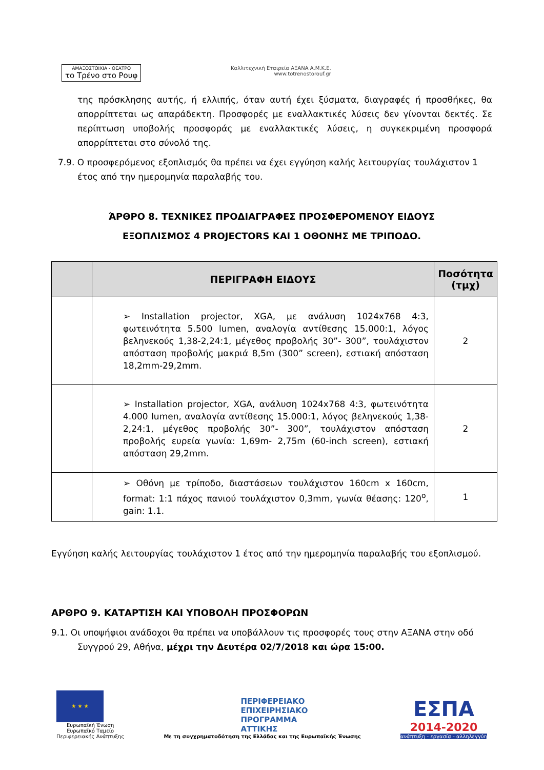ΑΜΑΞΟΣΤΟΙΧΙΑ - ΘΕΑΤΡΟ το Τρένο στο Ρουφ
Καλλιτεχνική Εταιρεία ΑΞΑΝΑ Α.Μ.Κ.Ε.
www.totrenostorouf.gr
της πρόσκλησης αυτής, ή ελλιπής, όταν αυτή έχει ξύσματα, διαγραφές ή προσθήκες, θα απορρίπτεται ως απαράδεκτη. Προσφορές με εναλλακτικές λύσεις δεν γίνονται δεκτές. Σε περίπτωση υποβολής προσφοράς με εναλλακτικές λύσεις, η συγκεκριμένη προσφορά απορρίπτεται στο σύνολό της.
7.9. Ο προσφερόμενος εξοπλισμός θα πρέπει να έχει εγγύηση καλής λειτουργίας τουλάχιστον 1
έτος από την ημερομηνία παραλαβής του.
ΆΡΘΡΟ 8. ΤΕΧΝΙΚΕΣ ΠΡΟΔΙΑΓΡΑΦΕΣ ΠΡΟΣΦΕΡΟΜΕΝΟΥ ΕΙΔΟΥΣ
ΕΞΟΠΛΙΣΜΟΣ 4 PROJECTORS ΚΑΙ 1 ΟΘΟΝΗΣ ΜΕ ΤΡΙΠΟΔΟ.
| | ΠΕΡΙΓΡΑΦΗ ΕΙΔΟΥΣ | Ποσότητα (τμχ) |
| --- | --- | --- |
| | ➢ Installation projector, XGA, με ανάλυση 1024x768 4:3, φωτεινότητα 5.500 lumen, αναλογία αντίθεσης 15.000:1, λόγος βεληνεκούς 1,38-2,24:1, μέγεθος προβολής 30”- 300”, τουλάχιστον απόσταση προβολής μακριά 8,5m (300” screen), εστιακή απόσταση 18,2mm-29,2mm. | 2 |
| | ➢ Installation projector, XGA, ανάλυση 1024x768 4:3, φωτεινότητα 4.000 lumen, αναλογία αντίθεσης 15.000:1, λόγος βεληνεκούς 1,38-2,24:1, μέγεθος προβολής 30”- 300”, τουλάχιστον απόσταση προβολής ευρεία γωνία: 1,69m- 2,75m (60-inch screen), εστιακή απόσταση 29,2mm. | 2 |
| | ➢ Οθόνη με τρίποδο, διαστάσεων τουλάχιστον 160cm x 160cm, format: 1:1 πάχος πανιού τουλάχιστον 0,3mm, γωνία θέασης: 120<sup>o</sup>, gain: 1.1. | 1 |
Εγγύηση καλής λειτουργίας τουλάχιστον 1 έτος από την ημερομηνία παραλαβής του εξοπλισμού.
ΑΡΘΡΟ 9. ΚΑΤΑΡΤΙΣΗ ΚΑΙ ΥΠΟΒΟΛΗ ΠΡΟΣΦΟΡΩΝ
9.1. Οι υποψήφιοι ανάδοχοι θα πρέπει να υποβάλλουν τις προσφορές τους στην ΑΞΑΝΑ στην οδό
Συγγρού 29, Αθήνα, μέχρι την Δευτέρα 02/7/2018 και ώρα 15:00.
★ ★ ★
Ευρωπαϊκή Ένωση
Ευρωπαϊκό Ταμείο
Περιφερειακής Ανάπτυξης
ΠΕΡΙΦΕΡΕΙΑΚΟ
ΕΠΙΧΕΙΡΗΣΙΑΚΟ
ΠΡΟΓΡΑΜΜΑ
ΑΤΤΙΚΗΣ
Με τη συγχρηματοδότηση της Ελλάδας και της Ευρωπαϊκής Ένωσης
ΕΣΠΑ
2014-2020
ανάπτυξη - εργασία - αλληλεγγύη